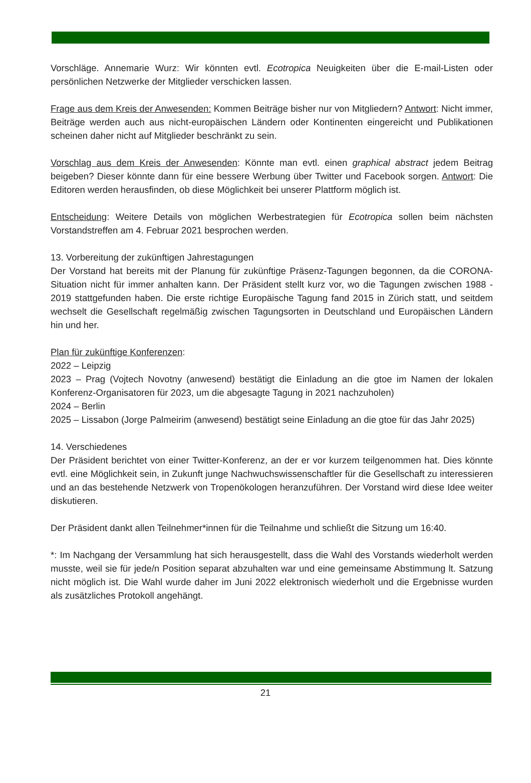Vorschläge. Annemarie Wurz: Wir könnten evtl. Ecotropica Neuigkeiten über die E-mail-Listen oder persönlichen Netzwerke der Mitglieder verschicken lassen.
Frage aus dem Kreis der Anwesenden: Kommen Beiträge bisher nur von Mitgliedern? Antwort: Nicht immer, Beiträge werden auch aus nicht-europäischen Ländern oder Kontinenten eingereicht und Publikationen scheinen daher nicht auf Mitglieder beschränkt zu sein.
Vorschlag aus dem Kreis der Anwesenden: Könnte man evtl. einen graphical abstract jedem Beitrag beigeben? Dieser könnte dann für eine bessere Werbung über Twitter und Facebook sorgen. Antwort: Die Editoren werden herausfinden, ob diese Möglichkeit bei unserer Plattform möglich ist.
Entscheidung: Weitere Details von möglichen Werbestrategien für Ecotropica sollen beim nächsten Vorstandstreffen am 4. Februar 2021 besprochen werden.
13. Vorbereitung der zukünftigen Jahrestagungen
Der Vorstand hat bereits mit der Planung für zukünftige Präsenz-Tagungen begonnen, da die CORONA-Situation nicht für immer anhalten kann. Der Präsident stellt kurz vor, wo die Tagungen zwischen 1988 - 2019 stattgefunden haben. Die erste richtige Europäische Tagung fand 2015 in Zürich statt, und seitdem wechselt die Gesellschaft regelmäßig zwischen Tagungsorten in Deutschland und Europäischen Ländern hin und her.
Plan für zukünftige Konferenzen:
2022 – Leipzig
2023 – Prag (Vojtech Novotny (anwesend) bestätigt die Einladung an die gtoe im Namen der lokalen Konferenz-Organisatoren für 2023, um die abgesagte Tagung in 2021 nachzuholen)
2024 – Berlin
2025 – Lissabon (Jorge Palmeirim (anwesend) bestätigt seine Einladung an die gtoe für das Jahr 2025)
14. Verschiedenes
Der Präsident berichtet von einer Twitter-Konferenz, an der er vor kurzem teilgenommen hat. Dies könnte evtl. eine Möglichkeit sein, in Zukunft junge Nachwuchswissenschaftler für die Gesellschaft zu interessieren und an das bestehende Netzwerk von Tropenökologen heranzuführen. Der Vorstand wird diese Idee weiter diskutieren.
Der Präsident dankt allen Teilnehmer*innen für die Teilnahme und schließt die Sitzung um 16:40.
*: Im Nachgang der Versammlung hat sich herausgestellt, dass die Wahl des Vorstands wiederholt werden musste, weil sie für jede/n Position separat abzuhalten war und eine gemeinsame Abstimmung lt. Satzung nicht möglich ist. Die Wahl wurde daher im Juni 2022 elektronisch wiederholt und die Ergebnisse wurden als zusätzliches Protokoll angehängt.
21